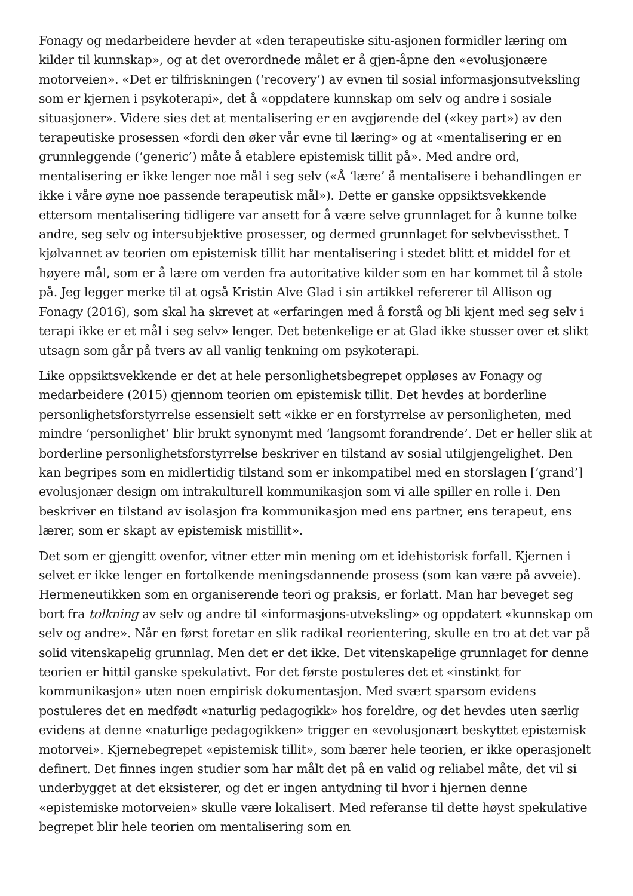Fonagy og medarbeidere hevder at «den terapeutiske situ-asjonen formidler læring om kilder til kunnskap», og at det overordnede målet er å gjen-åpne den «evolusjonære motorveien». «Det er tilfriskningen (‘recovery’) av evnen til sosial informasjonsutveksling som er kjernen i psykoterapi», det å «oppdatere kunnskap om selv og andre i sosiale situasjoner». Videre sies det at mentalisering er en avgjørende del («key part») av den terapeutiske prosessen «fordi den øker vår evne til læring» og at «mentalisering er en grunnleggende (‘generic’) måte å etablere epistemisk tillit på». Med andre ord, mentalisering er ikke lenger noe mål i seg selv («Å ‘lære’ å mentalisere i behandlingen er ikke i våre øyne noe passende terapeutisk mål»). Dette er ganske oppsiktsvekkende ettersom mentalisering tidligere var ansett for å være selve grunnlaget for å kunne tolke andre, seg selv og intersubjektive prosesser, og dermed grunnlaget for selvbevissthet. I kjølvannet av teorien om epistemisk tillit har mentalisering i stedet blitt et middel for et høyere mål, som er å lære om verden fra autoritative kilder som en har kommet til å stole på. Jeg legger merke til at også Kristin Alve Glad i sin artikkel refererer til Allison og Fonagy (2016), som skal ha skrevet at «erfaringen med å forstå og bli kjent med seg selv i terapi ikke er et mål i seg selv» lenger. Det betenkelige er at Glad ikke stusser over et slikt utsagn som går på tvers av all vanlig tenkning om psykoterapi.
Like oppsiktsvekkende er det at hele personlighetsbegrepet oppløses av Fonagy og medarbeidere (2015) gjennom teorien om epistemisk tillit. Det hevdes at borderline personlighetsforstyrrelse essensielt sett «ikke er en forstyrrelse av personligheten, med mindre ‘personlighet’ blir brukt synonymt med ‘langsomt forandrende’. Det er heller slik at borderline personlighetsforstyrrelse beskriver en tilstand av sosial utilgjengelighet. Den kan begripes som en midlertidig tilstand som er inkompatibel med en storslagen [‘grand’] evolusjonær design om intrakulturell kommunikasjon som vi alle spiller en rolle i. Den beskriver en tilstand av isolasjon fra kommunikasjon med ens partner, ens terapeut, ens lærer, som er skapt av epistemisk mistillit».
Det som er gjengitt ovenfor, vitner etter min mening om et idehistorisk forfall. Kjernen i selvet er ikke lenger en fortolkende meningsdannende prosess (som kan være på avveie). Hermeneutikken som en organiserende teori og praksis, er forlatt. Man har beveget seg bort fra tolkning av selv og andre til «informasjons-utveksling» og oppdatert «kunnskap om selv og andre». Når en først foretar en slik radikal reorientering, skulle en tro at det var på solid vitenskapelig grunnlag. Men det er det ikke. Det vitenskapelige grunnlaget for denne teorien er hittil ganske spekulativt. For det første postuleres det et «instinkt for kommunikasjon» uten noen empirisk dokumentasjon. Med svært sparsom evidens postuleres det en medfødt «naturlig pedagogikk» hos foreldre, og det hevdes uten særlig evidens at denne «naturlige pedagogikken» trigger en «evolusjonært beskyttet epistemisk motorvei». Kjernebegrepet «epistemisk tillit», som bærer hele teorien, er ikke operasjonelt definert. Det finnes ingen studier som har målt det på en valid og reliabel måte, det vil si underbygget at det eksisterer, og det er ingen antydning til hvor i hjernen denne «epistemiske motorveien» skulle være lokalisert. Med referanse til dette høyst spekulative begrepet blir hele teorien om mentalisering som en